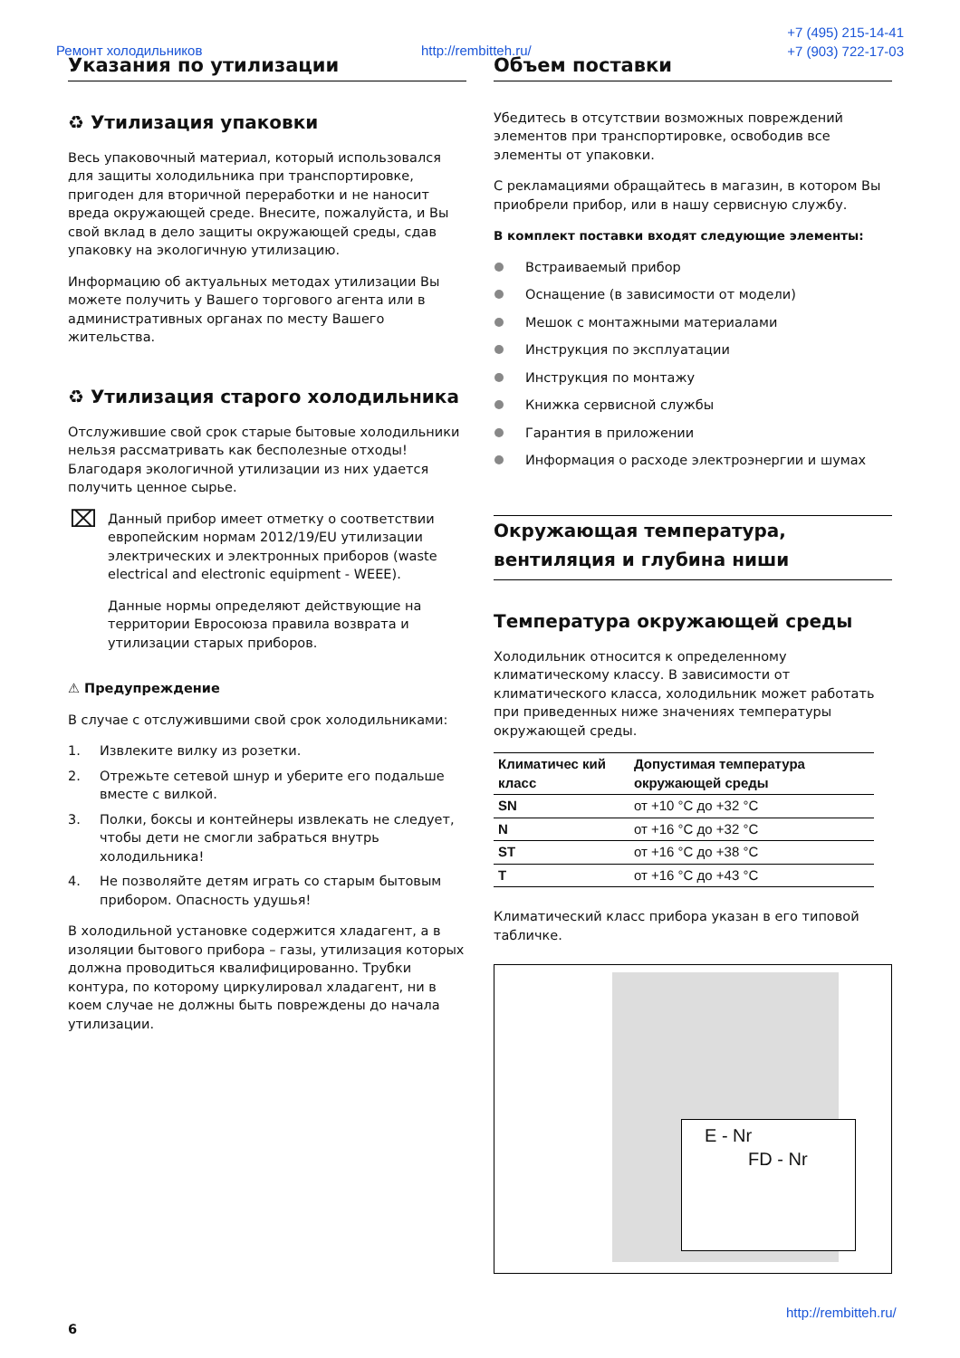Ремонт холодильников http://rembitteh.ru/
+7 (495) 215-14-41
+7 (903) 722-17-03
Указания по утилизации
♻ Утилизация упаковки
Весь упаковочный материал, который использовался для защиты холодильника при транспортировке, пригоден для вторичной переработки и не наносит вреда окружающей среде. Внесите, пожалуйста, и Вы свой вклад в дело защиты окружающей среды, сдав упаковку на экологичную утилизацию.
Информацию об актуальных методах утилизации Вы можете получить у Вашего торгового агента или в административных органах по месту Вашего жительства.
♻ Утилизация старого холодильника
Отслужившие свой срок старые бытовые холодильники нельзя рассматривать как бесполезные отходы! Благодаря экологичной утилизации из них удается получить ценное сырье.
⌧
Данный прибор имеет отметку о соответствии европейским нормам 2012/19/EU утилизации электрических и электронных приборов (waste electrical and electronic equipment - WEEE).
Данные нормы определяют действующие на территории Евросоюза правила возврата и утилизации старых приборов.
⚠ Предупреждение
В случае с отслужившими свой срок холодильниками:
1. Извлеките вилку из розетки.
2. Отрежьте сетевой шнур и уберите его подальше вместе с вилкой.
3. Полки, боксы и контейнеры извлекать не следует, чтобы дети не смогли забраться внутрь холодильника!
4. Не позволяйте детям играть со старым бытовым прибором. Опасность удушья!
В холодильной установке содержится хладагент, а в изоляции бытового прибора – газы, утилизация которых должна проводиться квалифицированно. Трубки контура, по которому циркулировал хладагент, ни в коем случае не должны быть повреждены до начала утилизации.
Объем поставки
Убедитесь в отсутствии возможных повреждений элементов при транспортировке, освободив все элементы от упаковки.
С рекламациями обращайтесь в магазин, в котором Вы приобрели прибор, или в нашу сервисную службу.
В комплект поставки входят следующие элементы:
Встраиваемый прибор
Оснащение (в зависимости от модели)
Мешок с монтажными материалами
Инструкция по эксплуатации
Инструкция по монтажу
Книжка сервисной службы
Гарантия в приложении
Информация о расходе электроэнергии и шумах
Окружающая температура, вентиляция и глубина ниши
Температура окружающей среды
Холодильник относится к определенному климатическому классу. В зависимости от климатического класса, холодильник может работать при приведенных ниже значениях температуры окружающей среды.
| Климатичес кий класс | Допустимая температура окружающей среды |
| --- | --- |
| SN | от +10 °C до +32 °C |
| N | от +16 °C до +32 °C |
| ST | от +16 °C до +38 °C |
| T | от +16 °C до +43 °C |
Климатический класс прибора указан в его типовой табличке.
E - Nr
FD - Nr
http://rembitteh.ru/
6